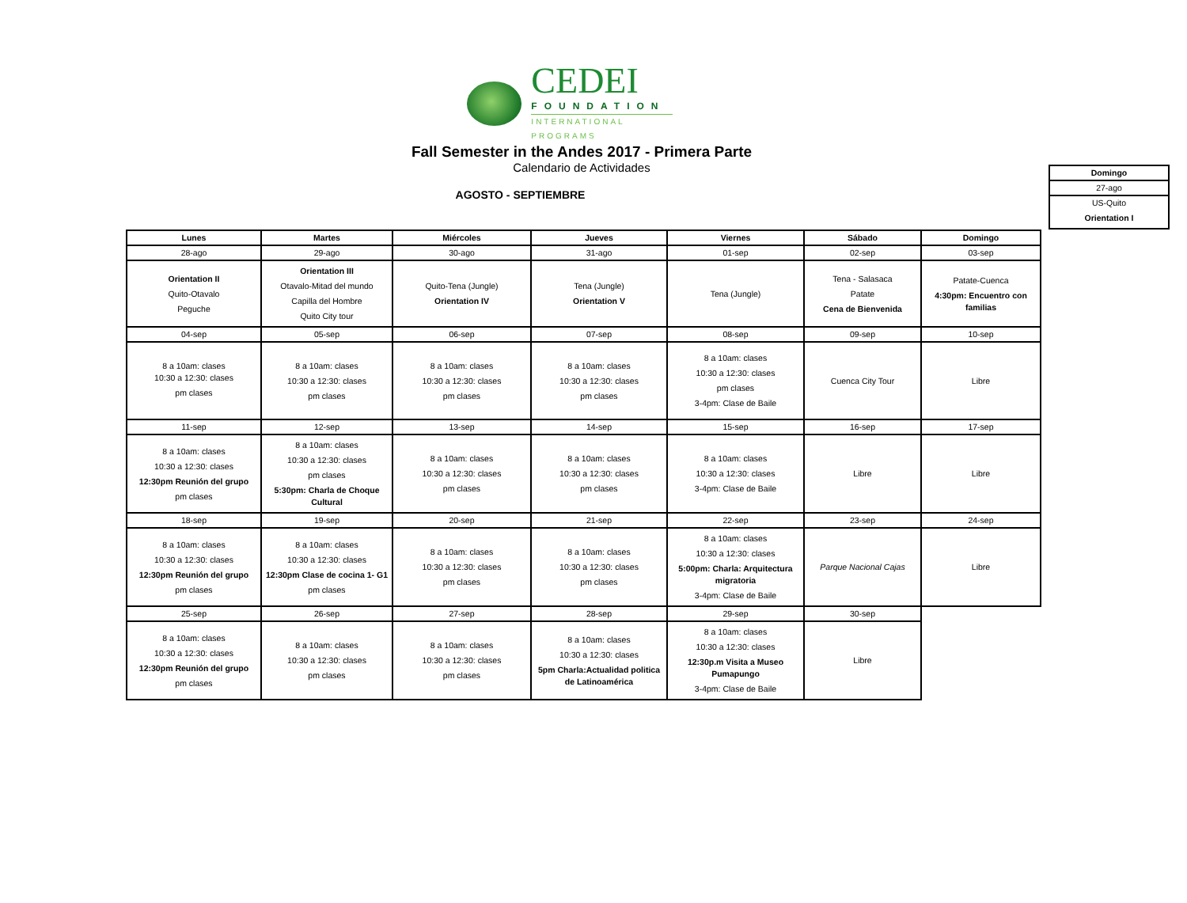CEDEI
FOUNDATION
INTERNATIONAL PROGRAMS
Fall Semester in the Andes 2017 - Primera Parte
Calendario de Actividades
AGOSTO - SEPTIEMBRE
| Domingo |
| --- |
| 27-ago |
| US-Quito Orientation I |
| Lunes | Martes | Miércoles | Jueves | Viernes | Sábado | Domingo |
| --- | --- | --- | --- | --- | --- | --- |
| 28-ago | 29-ago | 30-ago | 31-ago | 01-sep | 02-sep | 03-sep |
| Orientation II Quito-Otavalo Peguche | Orientation III Otavalo-Mitad del mundo Capilla del Hombre Quito City tour | Quito-Tena (Jungle) Orientation IV | Tena (Jungle) Orientation V | Tena (Jungle) | Tena - Salasaca Patate Cena de Bienvenida | Patate-Cuenca 4:30pm: Encuentro con familias |
| 04-sep | 05-sep | 06-sep | 07-sep | 08-sep | 09-sep | 10-sep |
| 8 a 10am: clases 10:30 a 12:30: clases pm clases | 8 a 10am: clases 10:30 a 12:30: clases pm clases | 8 a 10am: clases 10:30 a 12:30: clases pm clases | 8 a 10am: clases 10:30 a 12:30: clases pm clases | 8 a 10am: clases 10:30 a 12:30: clases pm clases 3-4pm: Clase de Baile | Cuenca City Tour | Libre |
| 11-sep | 12-sep | 13-sep | 14-sep | 15-sep | 16-sep | 17-sep |
| 8 a 10am: clases 10:30 a 12:30: clases 12:30pm Reunión del grupo pm clases | 8 a 10am: clases 10:30 a 12:30: clases pm clases 5:30pm: Charla de Choque Cultural | 8 a 10am: clases 10:30 a 12:30: clases pm clases | 8 a 10am: clases 10:30 a 12:30: clases pm clases | 8 a 10am: clases 10:30 a 12:30: clases 3-4pm: Clase de Baile | Libre | Libre |
| 18-sep | 19-sep | 20-sep | 21-sep | 22-sep | 23-sep | 24-sep |
| 8 a 10am: clases 10:30 a 12:30: clases 12:30pm Reunión del grupo pm clases | 8 a 10am: clases 10:30 a 12:30: clases 12:30pm Clase de cocina 1- G1 pm clases | 8 a 10am: clases 10:30 a 12:30: clases pm clases | 8 a 10am: clases 10:30 a 12:30: clases pm clases | 8 a 10am: clases 10:30 a 12:30: clases 5:00pm: Charla: Arquitectura migratoria 3-4pm: Clase de Baile | Parque Nacional Cajas | Libre |
| 25-sep | 26-sep | 27-sep | 28-sep | 29-sep | 30-sep | |
| 8 a 10am: clases 10:30 a 12:30: clases 12:30pm Reunión del grupo pm clases | 8 a 10am: clases 10:30 a 12:30: clases pm clases | 8 a 10am: clases 10:30 a 12:30: clases pm clases | 8 a 10am: clases 10:30 a 12:30: clases 5pm Charla:Actualidad politica de Latinoamérica | 8 a 10am: clases 10:30 a 12:30: clases 12:30p.m Visita a Museo Pumapungo 3-4pm: Clase de Baile | Libre | |